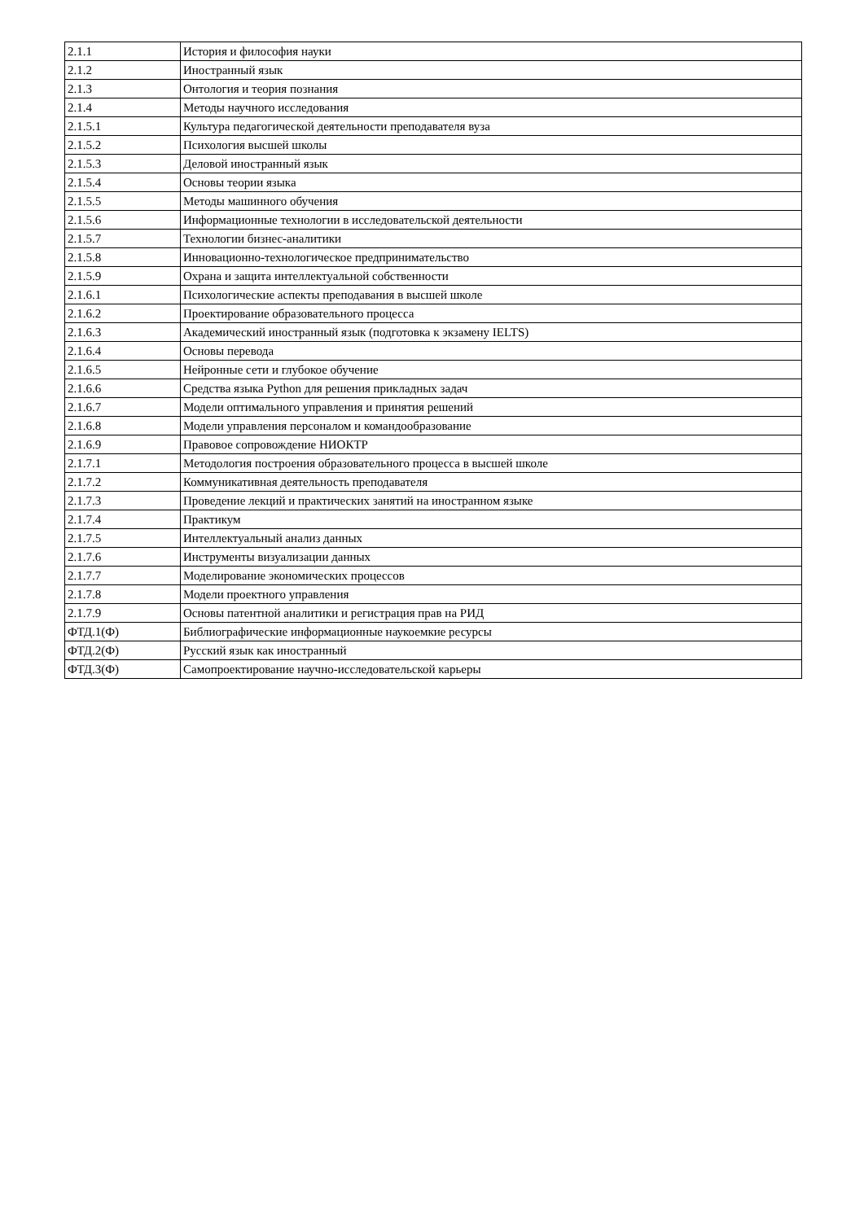| 2.1.1 | История и философия науки |
| 2.1.2 | Иностранный язык |
| 2.1.3 | Онтология и теория познания |
| 2.1.4 | Методы научного исследования |
| 2.1.5.1 | Культура педагогической деятельности преподавателя вуза |
| 2.1.5.2 | Психология высшей школы |
| 2.1.5.3 | Деловой иностранный язык |
| 2.1.5.4 | Основы теории языка |
| 2.1.5.5 | Методы машинного обучения |
| 2.1.5.6 | Информационные технологии в исследовательской деятельности |
| 2.1.5.7 | Технологии бизнес-аналитики |
| 2.1.5.8 | Инновационно-технологическое предпринимательство |
| 2.1.5.9 | Охрана и защита интеллектуальной собственности |
| 2.1.6.1 | Психологические аспекты преподавания в высшей школе |
| 2.1.6.2 | Проектирование образовательного процесса |
| 2.1.6.3 | Академический иностранный язык (подготовка к экзамену IELTS) |
| 2.1.6.4 | Основы перевода |
| 2.1.6.5 | Нейронные сети и глубокое обучение |
| 2.1.6.6 | Средства языка Python для решения прикладных задач |
| 2.1.6.7 | Модели оптимального управления и принятия решений |
| 2.1.6.8 | Модели управления персоналом и командообразование |
| 2.1.6.9 | Правовое сопровождение НИОКТР |
| 2.1.7.1 | Методология построения образовательного процесса в высшей школе |
| 2.1.7.2 | Коммуникативная деятельность преподавателя |
| 2.1.7.3 | Проведение лекций и практических занятий на иностранном языке |
| 2.1.7.4 | Практикум |
| 2.1.7.5 | Интеллектуальный анализ данных |
| 2.1.7.6 | Инструменты визуализации данных |
| 2.1.7.7 | Моделирование экономических процессов |
| 2.1.7.8 | Модели проектного управления |
| 2.1.7.9 | Основы патентной аналитики и регистрация прав на РИД |
| ФТД.1(Ф) | Библиографические информационные наукоемкие ресурсы |
| ФТД.2(Ф) | Русский язык как иностранный |
| ФТД.3(Ф) | Самопроектирование научно-исследовательской карьеры |